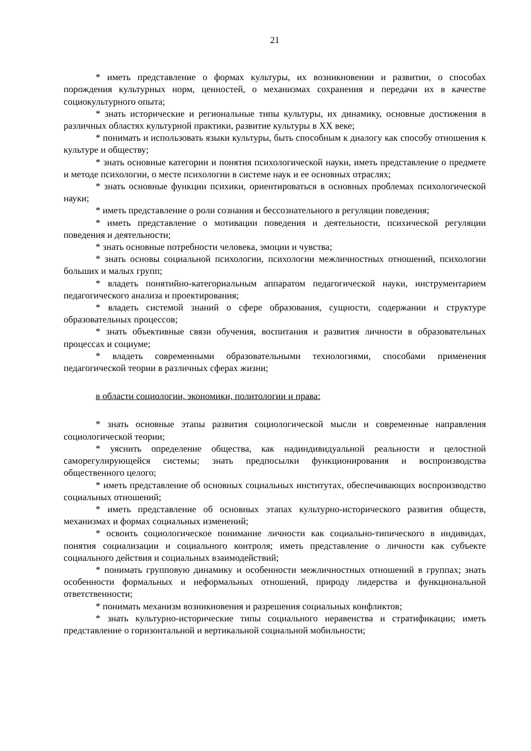21
* иметь представление о формах культуры, их возникновении и развитии, о способах порождения культурных норм, ценностей, о механизмах сохранения и передачи их в качестве социокультурного опыта;
* знать исторические и региональные типы культуры, их динамику, основные достижения в различных областях культурной практики, развитие культуры в XX веке;
* понимать и использовать языки культуры, быть способным к диалогу как способу отношения к культуре и обществу;
* знать основные категории и понятия психологической науки, иметь представление о предмете и методе психологии, о месте психологии в системе наук и ее основных отраслях;
* знать основные функции психики, ориентироваться в основных проблемах психологической науки;
* иметь представление о роли сознания и бессознательного в регуляции поведения;
* иметь представление о мотивации поведения и деятельности, психической регуляции поведения и деятельности;
* знать основные потребности человека, эмоции и чувства;
* знать основы социальной психологии, психологии межличностных отношений, психологии больших и малых групп;
* владеть понятийно-категориальным аппаратом педагогической науки, инструментарием педагогического анализа и проектирования;
* владеть системой знаний о сфере образования, сущности, содержании и структуре образовательных процессов;
* знать объективные связи обучения, воспитания и развития личности в образовательных процессах и социуме;
* владеть современными образовательными технологиями, способами применения педагогической теории в различных сферах жизни;
в области социологии, экономики, политологии и права:
* знать основные этапы развития социологической мысли и современные направления социологической теории;
* уяснить определение общества, как надиндивидуальной реальности и целостной саморегулирующейся системы; знать предпосылки функционирования и воспроизводства общественного целого;
* иметь представление об основных социальных институтах, обеспечивающих воспроизводство социальных отношений;
* иметь представление об основных этапах культурно-исторического развития обществ, механизмах и формах социальных изменений;
* освоить социологическое понимание личности как социально-типического в индивидах, понятия социализации и социального контроля; иметь представление о личности как субъекте социального действия и социальных взаимодействий;
* понимать групповую динамику и особенности межличностных отношений в группах; знать особенности формальных и неформальных отношений, природу лидерства и функциональной ответственности;
* понимать механизм возникновения и разрешения социальных конфликтов;
* знать культурно-исторические типы социального неравенства и стратификации; иметь представление о горизонтальной и вертикальной социальной мобильности;